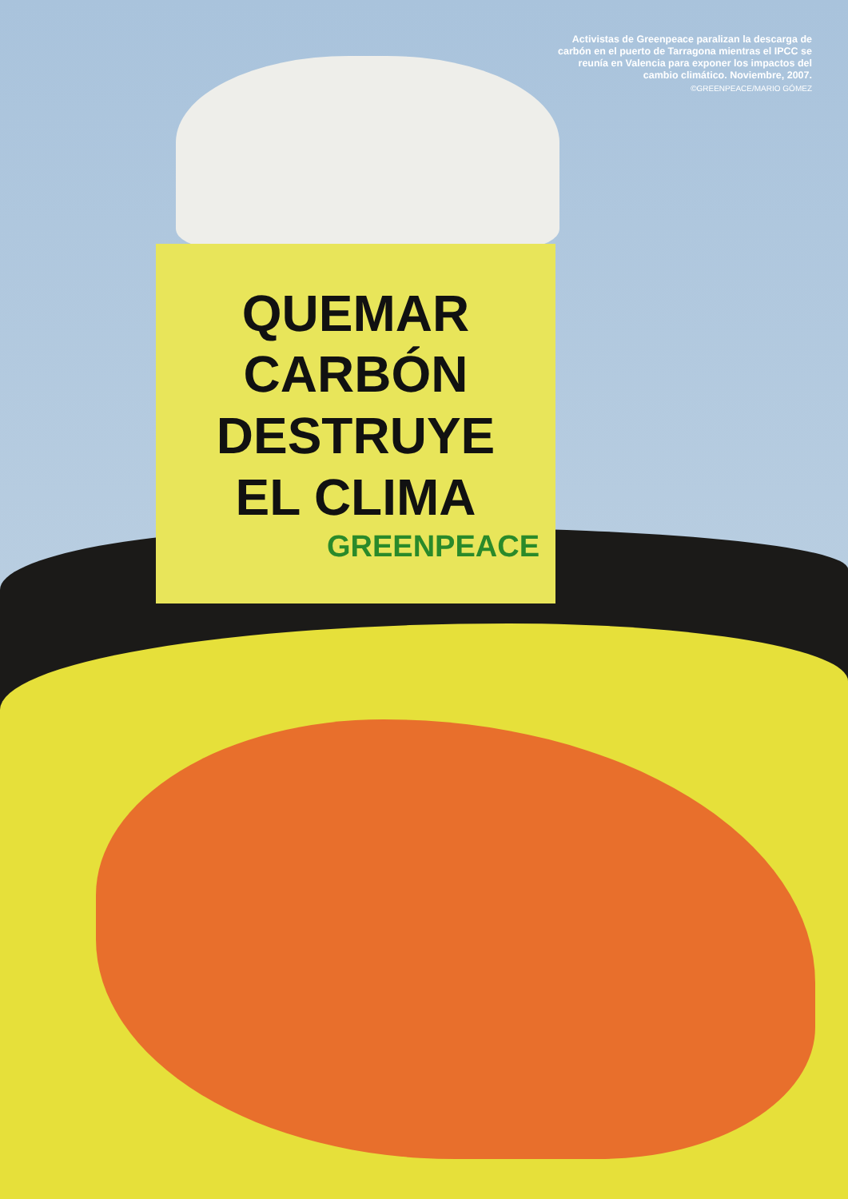QUEMAR CARBÓN
DESTRUYE
EL CLIMA
GREENPEACE
Activistas de Greenpeace paralizan la descarga de carbón en el puerto de Tarragona mientras el IPCC se reunía en Valencia para exponer los impactos del cambio climático. Noviembre, 2007.
©GREENPEACE/MARIO GÓMEZ